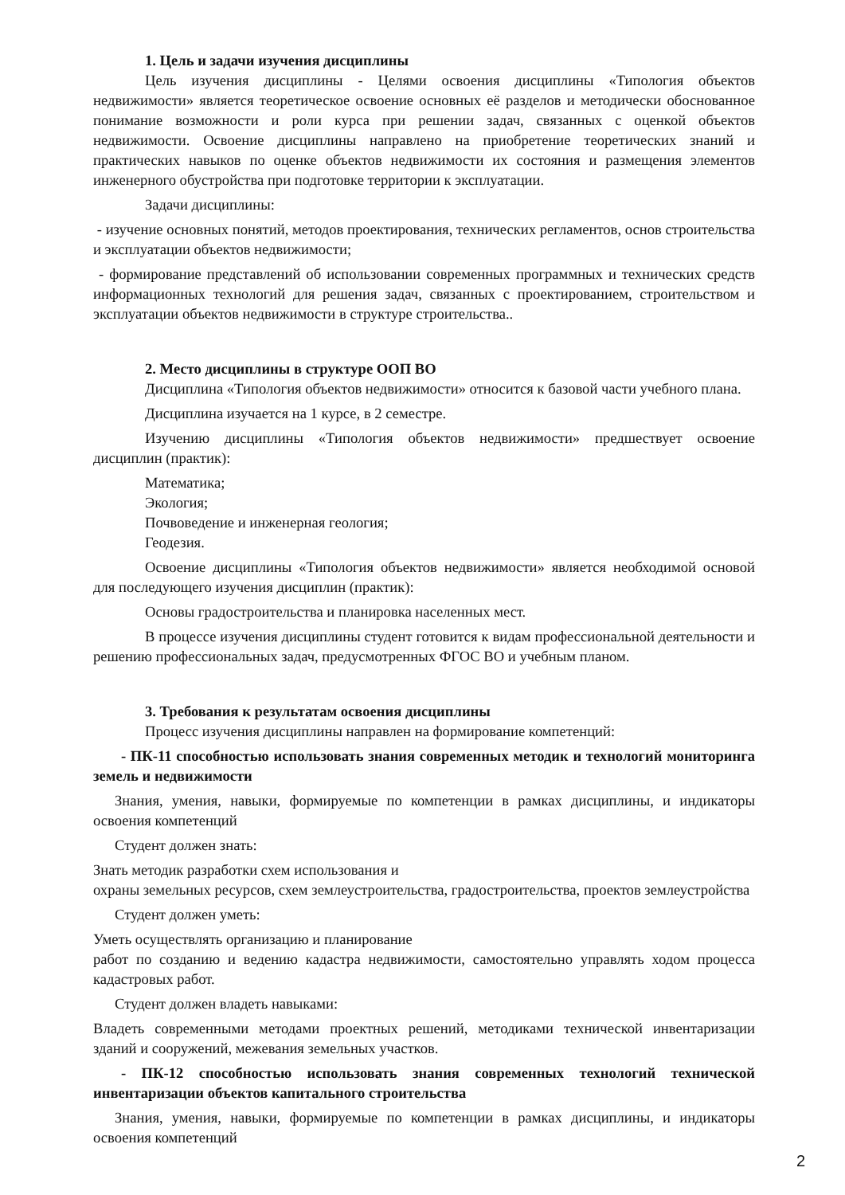1. Цель и задачи изучения дисциплины
Цель изучения дисциплины - Целями освоения дисциплины «Типология объектов недвижимости» является теоретическое освоение основных её разделов и методически обоснованное понимание возможности и роли курса при решении задач, связанных с оценкой объектов недвижимости. Освоение дисциплины направлено на приобретение теоретических знаний и практических навыков по оценке объектов недвижимости их состояния и размещения элементов инженерного обустройства при подготовке территории к эксплуатации.
Задачи дисциплины:
- изучение основных понятий, методов проектирования, технических регламентов, основ строительства и эксплуатации объектов недвижимости;
- формирование представлений об использовании современных программных и технических средств информационных технологий для решения задач, связанных с проектированием, строительством и эксплуатации объектов недвижимости в структуре строительства..
2. Место дисциплины в структуре ООП ВО
Дисциплина «Типология объектов недвижимости» относится к базовой части учебного плана.
Дисциплина изучается на 1 курсе, в 2 семестре.
Изучению дисциплины «Типология объектов недвижимости» предшествует освоение дисциплин (практик):
Математика;
Экология;
Почвоведение и инженерная геология;
Геодезия.
Освоение дисциплины «Типология объектов недвижимости» является необходимой основой для последующего изучения дисциплин (практик):
Основы градостроительства и планировка населенных мест.
В процессе изучения дисциплины студент готовится к видам профессиональной деятельности и решению профессиональных задач, предусмотренных ФГОС ВО и учебным планом.
3. Требования к результатам освоения дисциплины
Процесс изучения дисциплины направлен на формирование компетенций:
- ПК-11 способностью использовать знания современных методик и технологий мониторинга земель и недвижимости
Знания, умения, навыки, формируемые по компетенции в рамках дисциплины, и индикаторы освоения компетенций
Студент должен знать:
Знать методик разработки схем использования и
охраны земельных ресурсов, схем землеустроительства, градостроительства, проектов землеустройства
Студент должен уметь:
Уметь осуществлять организацию и планирование
работ по созданию и ведению кадастра недвижимости, самостоятельно управлять ходом процесса кадастровых работ.
Студент должен владеть навыками:
Владеть современными методами проектных решений, методиками технической инвентаризации зданий и сооружений, межевания земельных участков.
- ПК-12 способностью использовать знания современных технологий технической инвентаризации объектов капитального строительства
Знания, умения, навыки, формируемые по компетенции в рамках дисциплины, и индикаторы освоения компетенций
2